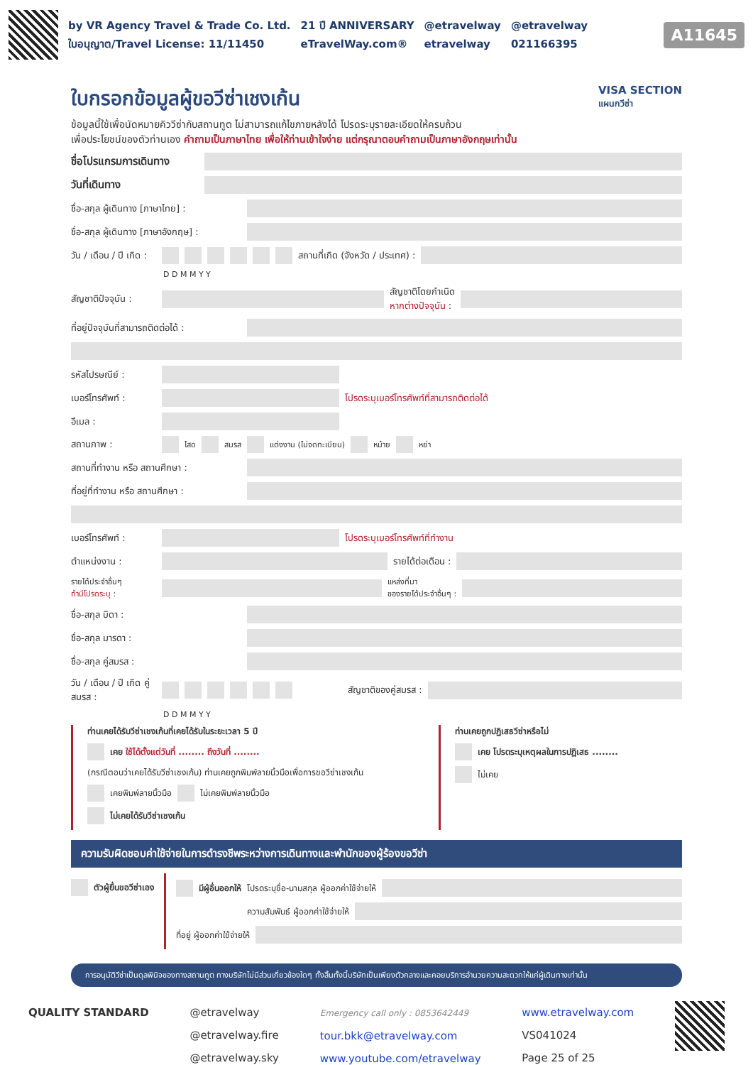by VR Agency Travel & Trade Co. Ltd.
ใบอนุญาต/Travel License: 11/11450
21 ปี ANNIVERSARY
eTravelWay.com®
@etravelway
etravelway
@etravelway
021166395
A11645
ใบกรอกข้อมูลผู้ขอวีซ่าเชงเก้น VISA SECTION
แผนกวีซ่า
ข้อมูลนี้ใช้เพื่อนัดหมายคิววีซ่ากับสถานทูต ไม่สามารถแก้ไขภายหลังได้ โปรดระบุรายละเอียดให้ครบถ้วน
เพื่อประโยชน์ของตัวท่านเอง คำถามเป็นภาษาไทย เพื่อให้ท่านเข้าใจง่าย แต่กรุณาตอบคำถามเป็นภาษาอังกฤษเท่านั้น
ชื่อโปรแกรมการเดินทาง
วันที่เดินทาง
ชื่อ-สกุล ผู้เดินทาง [ภาษาไทย] :
ชื่อ-สกุล ผู้เดินทาง [ภาษาอังกฤษ] :
วัน / เดือน / ปี เกิด : สถานที่เกิด (จังหวัด / ประเทศ) :
D D M M Y Y
สัญชาติปัจจุบัน :
สัญชาติโดยกำเนิด
หากต่างปัจจุบัน :
ที่อยู่ปัจจุบันที่สามารถติดต่อได้ :
รหัสไปรษณีย์ :
เบอร์โทรศัพท์ :
โปรดระบุเบอร์โทรศัพท์ที่สามารถติดต่อได้
อีเมล :
สถานภาพ : โสด สมรส แต่งงาน (ไม่จดทะเบียน) หม้าย หย่า
สถานที่ทำงาน หรือ สถานศึกษา :
ที่อยู่ที่ทำงาน หรือ สถานศึกษา :
เบอร์โทรศัพท์ : โปรดระบุเบอร์โทรศัพท์ที่ทำงาน
ตำแหน่งงาน : รายได้ต่อเดือน :
รายได้ประจำอื่นๆ
ถ้ามีโปรดระบุ :
แหล่งที่มา
ของรายได้ประจำอื่นๆ :
ชื่อ-สกุล บิดา :
ชื่อ-สกุล มารดา :
ชื่อ-สกุล คู่สมรส :
วัน / เดือน / ปี เกิด คู่สมรส : สัญชาติของคู่สมรส :
D D M M Y Y
ท่านเคยได้รับวีซ่าเชงเก้นที่เคยได้รับในระยะเวลา 5 ปี
เคย ใช้ได้ตั้งแต่วันที่ ........ ถึงวันที่ ........
(กรณีตอบว่าเคยได้รับวีซ่าเชงเก้น) ท่านเคยถูกพิมพ์ลายนิ้วมือเพื่อการขอวีซ่าเชงเก้น
เคยพิมพ์ลายนิ้วมือ ไม่เคยพิมพ์ลายนิ้วมือ
ไม่เคยได้รับวีซ่าเชงเก้น
ท่านเคยถูกปฏิเสธวีซ่าหรือไม่
เคย โปรดระบุเหตุผลในการปฏิเสธ ........
ไม่เคย
ความรับผิดชอบค่าใช้จ่ายในการดำรงชีพระหว่างการเดินทางและพำนักของผู้ร้องขอวีซ่า
ตัวผู้ยื่นขอวีซ่าเอง มีผู้อื่นออกให้ โปรดระบุชื่อ-นามสกุล ผู้ออกค่าใช้จ่ายให้
ความสัมพันธ์ ผู้ออกค่าใช้จ่ายให้
ที่อยู่ ผู้ออกค่าใช้จ่ายให้
การอนุมัติวีซ่าเป็นดุลพินิจของทางสถานทูต ทางบริษัทไม่มีส่วนเกี่ยวข้องใดๆ ทั้งสิ้นทั้งนี้บริษัทเป็นเพียงตัวกลางและคอยบริการอำนวยความสะดวกให้แก่ผู้เดินทางเท่านั้น
QUALITY STANDARD @etravelway
@etravelway.fire
@etravelway.sky
Emergency call only : 0853642449
tour.bkk@etravelway.com
www.youtube.com/etravelway
www.etravelway.com
VS041024
Page 25 of 25